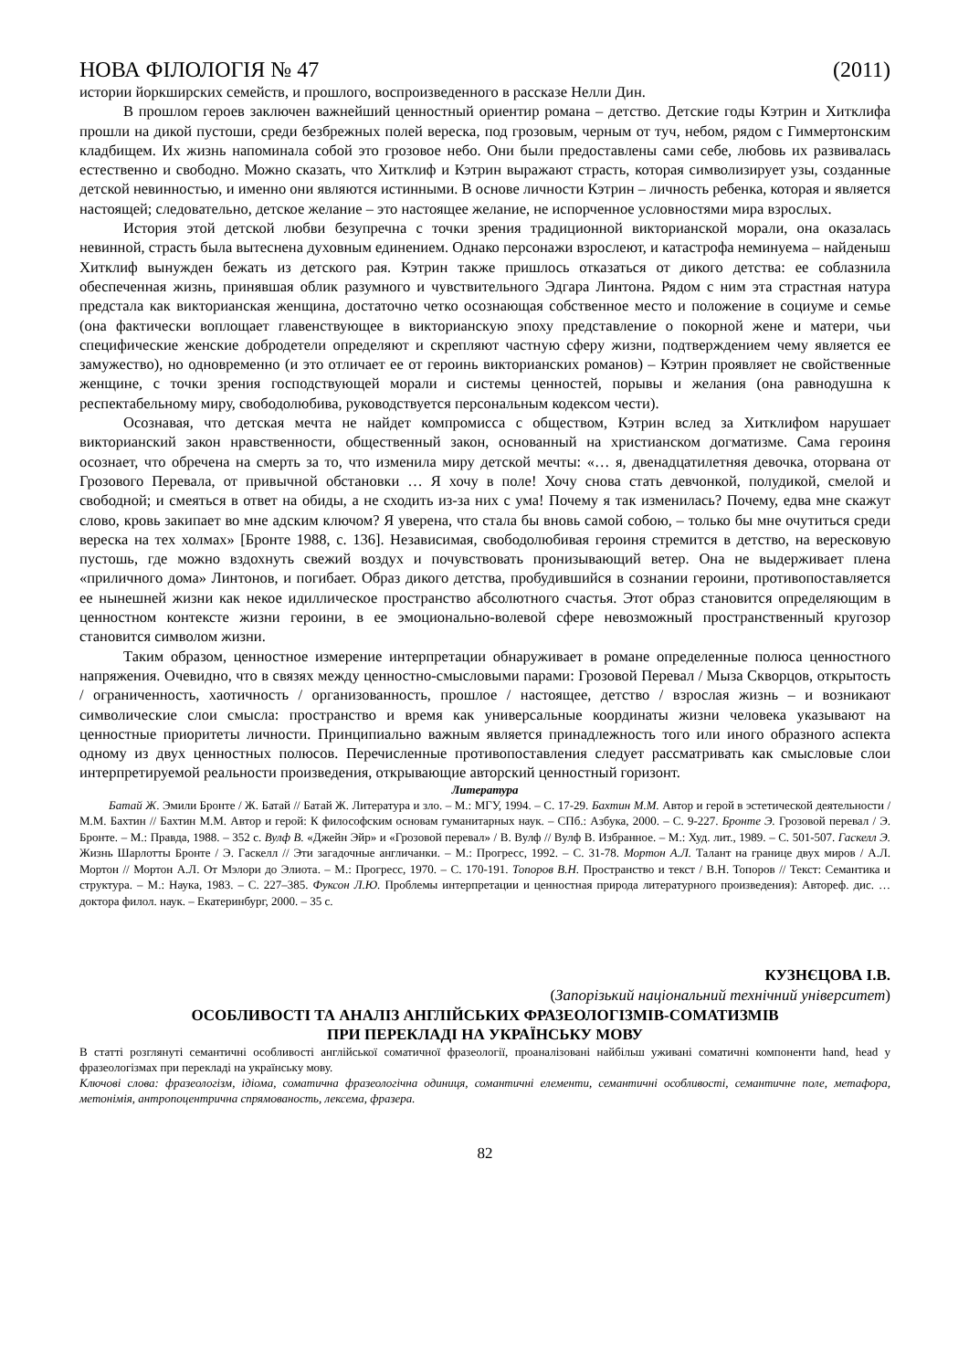НОВА ФІЛОЛОГІЯ № 47 (2011)
истории йоркширских семейств, и прошлого, воспроизведенного в рассказе Нелли Дин.
В прошлом героев заключен важнейший ценностный ориентир романа – детство. Детские годы Кэтрин и Хитклифа прошли на дикой пустоши, среди безбрежных полей вереска, под грозовым, черным от туч, небом, рядом с Гиммертонским кладбищем. Их жизнь напоминала собой это грозовое небо. Они были предоставлены сами себе, любовь их развивалась естественно и свободно. Можно сказать, что Хитклиф и Кэтрин выражают страсть, которая символизирует узы, созданные детской невинностью, и именно они являются истинными. В основе личности Кэтрин – личность ребенка, которая и является настоящей; следовательно, детское желание – это настоящее желание, не испорченное условностями мира взрослых.
История этой детской любви безупречна с точки зрения традиционной викторианской морали, она оказалась невинной, страсть была вытеснена духовным единением. Однако персонажи взрослеют, и катастрофа неминуема – найденыш Хитклиф вынужден бежать из детского рая. Кэтрин также пришлось отказаться от дикого детства: ее соблазнила обеспеченная жизнь, принявшая облик разумного и чувствительного Эдгара Линтона. Рядом с ним эта страстная натура предстала как викторианская женщина, достаточно четко осознающая собственное место и положение в социуме и семье (она фактически воплощает главенствующее в викторианскую эпоху представление о покорной жене и матери, чьи специфические женские добродетели определяют и скрепляют частную сферу жизни, подтверждением чему является ее замужество), но одновременно (и это отличает ее от героинь викторианских романов) – Кэтрин проявляет не свойственные женщине, с точки зрения господствующей морали и системы ценностей, порывы и желания (она равнодушна к респектабельному миру, свободолюбива, руководствуется персональным кодексом чести).
Осознавая, что детская мечта не найдет компромисса с обществом, Кэтрин вслед за Хитклифом нарушает викторианский закон нравственности, общественный закон, основанный на христианском догматизме. Сама героиня осознает, что обречена на смерть за то, что изменила миру детской мечты: «… я, двенадцатилетняя девочка, оторвана от Грозового Перевала, от привычной обстановки … Я хочу в поле! Хочу снова стать девчонкой, полудикой, смелой и свободной; и смеяться в ответ на обиды, а не сходить из-за них с ума! Почему я так изменилась? Почему, едва мне скажут слово, кровь закипает во мне адским ключом? Я уверена, что стала бы вновь самой собою, – только бы мне очутиться среди вереска на тех холмах» [Бронте 1988, с. 136]. Независимая, свободолюбивая героиня стремится в детство, на вересковую пустошь, где можно вздохнуть свежий воздух и почувствовать пронизывающий ветер. Она не выдерживает плена «приличного дома» Линтонов, и погибает. Образ дикого детства, пробудившийся в сознании героини, противопоставляется ее нынешней жизни как некое идиллическое пространство абсолютного счастья. Этот образ становится определяющим в ценностном контексте жизни героини, в ее эмоционально-волевой сфере невозможный пространственный кругозор становится символом жизни.
Таким образом, ценностное измерение интерпретации обнаруживает в романе определенные полюса ценностного напряжения. Очевидно, что в связях между ценностно-смысловыми парами: Грозовой Перевал / Мыза Скворцов, открытость / ограниченность, хаотичность / организованность, прошлое / настоящее, детство / взрослая жизнь – и возникают символические слои смысла: пространство и время как универсальные координаты жизни человека указывают на ценностные приоритеты личности. Принципиально важным является принадлежность того или иного образного аспекта одному из двух ценностных полюсов. Перечисленные противопоставления следует рассматривать как смысловые слои интерпретируемой реальности произведения, открывающие авторский ценностный горизонт.
Литература
Батай Ж. Эмили Бронте / Ж. Батай // Батай Ж. Литература и зло. – М.: МГУ, 1994. – С. 17-29. Бахтин М.М. Автор и герой в эстетической деятельности / М.М. Бахтин // Бахтин М.М. Автор и герой: К философским основам гуманитарных наук. – СПб.: Азбука, 2000. – С. 9-227. Бронте Э. Грозовой перевал / Э. Бронте. – М.: Правда, 1988. – 352 с. Вулф В. «Джейн Эйр» и «Грозовой перевал» / В. Вулф // Вулф В. Избранное. – М.: Худ. лит., 1989. – С. 501-507. Гаскелл Э. Жизнь Шарлотты Бронте / Э. Гаскелл // Эти загадочные англичанки. – М.: Прогресс, 1992. – С. 31-78. Мортон А.Л. Талант на границе двух миров / А.Л. Мортон // Мортон А.Л. От Мэлори до Элиота. – М.: Прогресс, 1970. – С. 170-191. Топоров В.Н. Пространство и текст / В.Н. Топоров // Текст: Семантика и структура. – М.: Наука, 1983. – С. 227–385. Фуксон Л.Ю. Проблемы интерпретации и ценностная природа литературного произведения): Автореф. дис. … доктора филол. наук. – Екатеринбург, 2000. – 35 с.
КУЗНЄЦОВА І.В.
(Запорізький національний технічний університет)
ОСОБЛИВОСТІ ТА АНАЛІЗ АНГЛІЙСЬКИХ ФРАЗЕОЛОГІЗМІВ-СОМАТИЗМІВ
ПРИ ПЕРЕКЛАДІ НА УКРАЇНСЬКУ МОВУ
В статті розглянуті семантичні особливості англійської соматичної фразеології, проаналізовані найбільш уживані соматичні компоненти hand, head у фразеологізмах при перекладі на українську мову.
Ключові слова: фразеологізм, ідіома, соматична фразеологічна одиниця, сомантичні елементи, семантичні особливості, семантичне поле, метафора, метонімія, антропоцентрична спрямованость, лексема, фразера.
82